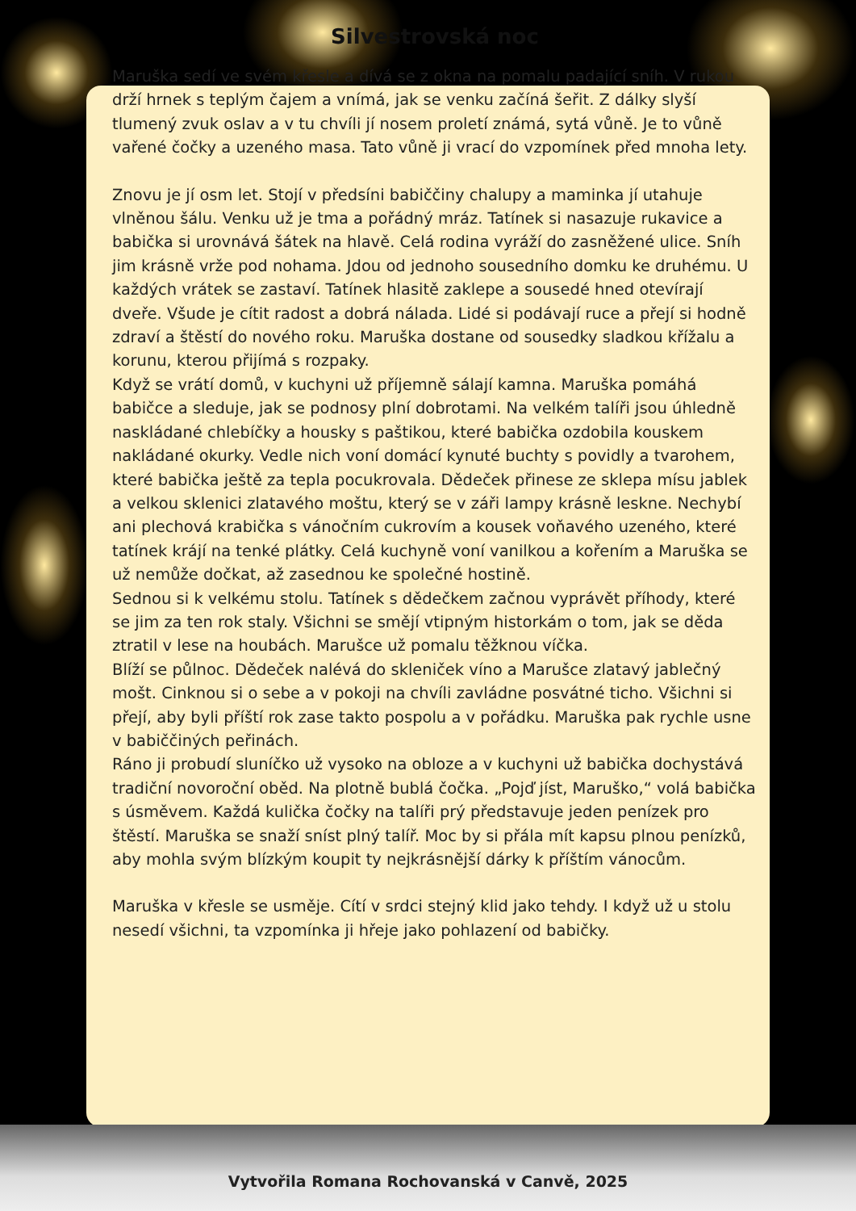Silvestrovská noc
Maruška sedí ve svém křesle a dívá se z okna na pomalu padající sníh. V rukou drží hrnek s teplým čajem a vnímá, jak se venku začíná šeřit. Z dálky slyší tlumený zvuk oslav a v tu chvíli jí nosem proletí známá, sytá vůně. Je to vůně vařené čočky a uzeného masa. Tato vůně ji vrací do vzpomínek před mnoha lety.
Znovu je jí osm let. Stojí v předsíni babiččiny chalupy a maminka jí utahuje vlněnou šálu. Venku už je tma a pořádný mráz. Tatínek si nasazuje rukavice a babička si urovnává šátek na hlavě. Celá rodina vyráží do zasněžené ulice. Sníh jim krásně vrže pod nohama. Jdou od jednoho sousedního domku ke druhému. U každých vrátek se zastaví. Tatínek hlasitě zaklepe a sousedé hned otevírají dveře. Všude je cítit radost a dobrá nálada. Lidé si podávají ruce a přejí si hodně zdraví a štěstí do nového roku. Maruška dostane od sousedky sladkou křížalu a korunu, kterou přijímá s rozpaky.
Když se vrátí domů, v kuchyni už příjemně sálají kamna. Maruška pomáhá babičce a sleduje, jak se podnosy plní dobrotami. Na velkém talíři jsou úhledně naskládané chlebíčky a housky s paštikou, které babička ozdobila kouskem nakládané okurky. Vedle nich voní domácí kynuté buchty s povidly a tvarohem, které babička ještě za tepla pocukrovala. Dědeček přinese ze sklepa mísu jablek a velkou sklenici zlatavého moštu, který se v záři lampy krásně leskne. Nechybí ani plechová krabička s vánočním cukrovím a kousek voňavého uzeného, které tatínek krájí na tenké plátky. Celá kuchyně voní vanilkou a kořením a Maruška se už nemůže dočkat, až zasednou ke společné hostině.
Sednou si k velkému stolu. Tatínek s dědečkem začnou vyprávět příhody, které se jim za ten rok staly. Všichni se smějí vtipným historkám o tom, jak se děda ztratil v lese na houbách. Marušce už pomalu těžknou víčka.
Blíží se půlnoc. Dědeček nalévá do skleniček víno a Marušce zlatavý jablečný mošt. Cinknou si o sebe a v pokoji na chvíli zavládne posvátné ticho. Všichni si přejí, aby byli příští rok zase takto pospolu a v pořádku. Maruška pak rychle usne v babiččiných peřinách.
Ráno ji probudí sluníčko už vysoko na obloze a v kuchyni už babička dochystává tradiční novoroční oběd. Na plotně bublá čočka. „Pojď jíst, Maruško,“ volá babička s úsměvem. Každá kulička čočky na talíři prý představuje jeden penízek pro štěstí. Maruška se snaží sníst plný talíř. Moc by si přála mít kapsu plnou penízků, aby mohla svým blízkým koupit ty nejkrásnější dárky k příštím vánocům.
Maruška v křesle se usměje. Cítí v srdci stejný klid jako tehdy. I když už u stolu nesedí všichni, ta vzpomínka ji hřeje jako pohlazení od babičky.
Vytvořila Romana Rochovanská v Canvě, 2025